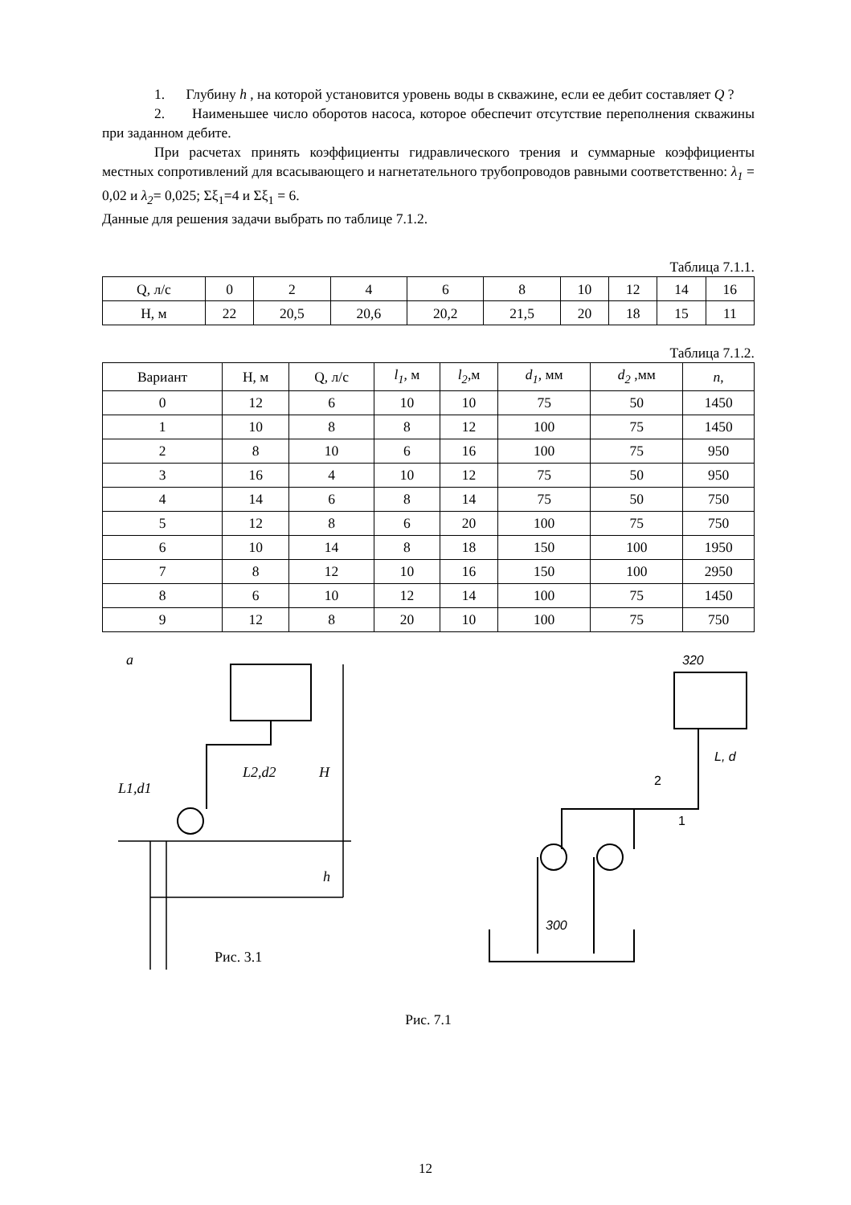1. Глубину h , на которой установится уровень воды в скважине, если ее дебит составляет Q ?
2. Наименьшее число оборотов насоса, которое обеспечит отсутствие переполнения скважины при заданном дебите.
При расчетах принять коэффициенты гидравлического трения и суммарные коэффициенты местных сопротивлений для всасывающего и нагнетательного трубопроводов равными соответственно: λ<sub>1</sub> = 0,02 и λ<sub>2</sub>= 0,025; Σξ<sub>1</sub>=4 и Σξ<sub>1</sub> = 6.
Данные для решения задачи выбрать по таблице 7.1.2.
Таблица 7.1.1.
| Q, л/с | 0 | 2 | 4 | 6 | 8 | 10 | 12 | 14 | 16 |
| H, м | 22 | 20,5 | 20,6 | 20,2 | 21,5 | 20 | 18 | 15 | 11 |
Таблица 7.1.2.
| Вариант | H, м | Q, л/с | l<sub>1</sub> , м | l<sub>2</sub> ,м | d<sub>1</sub>, мм | d<sub>2</sub> ,мм | n , |
| --- | --- | --- | --- | --- | --- | --- | --- |
| 0 | 12 | 6 | 10 | 10 | 75 | 50 | 1450 |
| 1 | 10 | 8 | 8 | 12 | 100 | 75 | 1450 |
| 2 | 8 | 10 | 6 | 16 | 100 | 75 | 950 |
| 3 | 16 | 4 | 10 | 12 | 75 | 50 | 950 |
| 4 | 14 | 6 | 8 | 14 | 75 | 50 | 750 |
| 5 | 12 | 8 | 6 | 20 | 100 | 75 | 750 |
| 6 | 10 | 14 | 8 | 18 | 150 | 100 | 1950 |
| 7 | 8 | 12 | 10 | 16 | 150 | 100 | 2950 |
| 8 | 6 | 10 | 12 | 14 | 100 | 75 | 1450 |
| 9 | 12 | 8 | 20 | 10 | 100 | 75 | 750 |
a
L2,d2
L1,d1
H
h
Рис. 3.1
320
L, d
2
1
300
Рис. 7.1
12